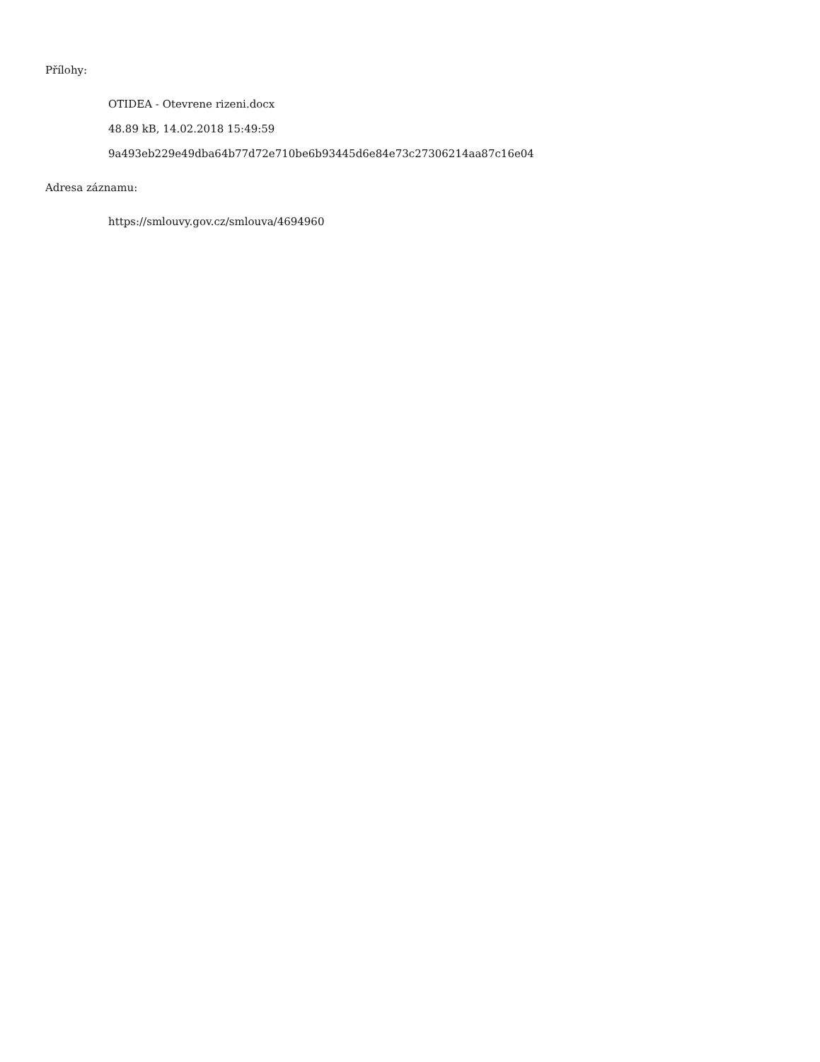Přílohy:
OTIDEA - Otevrene rizeni.docx
48.89 kB, 14.02.2018 15:49:59
9a493eb229e49dba64b77d72e710be6b93445d6e84e73c27306214aa87c16e04
Adresa záznamu:
https://smlouvy.gov.cz/smlouva/4694960